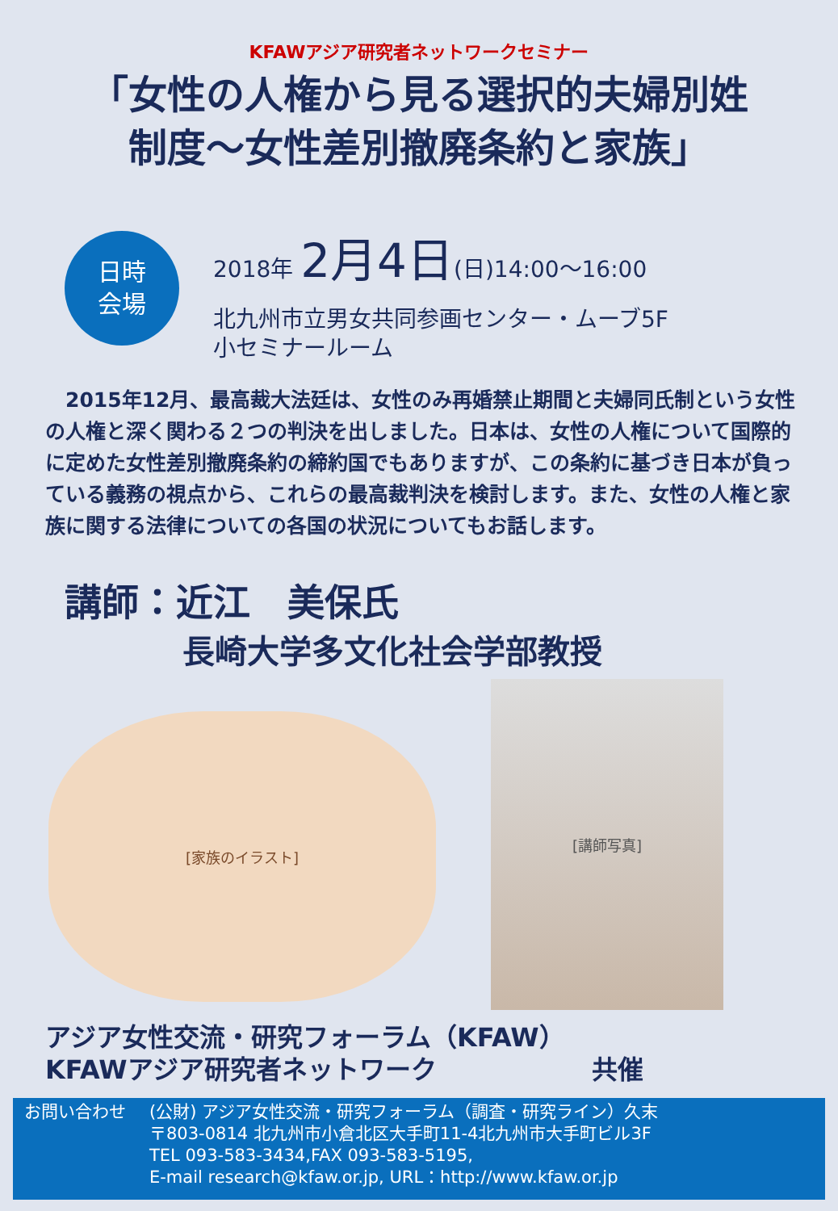KFAWアジア研究者ネットワークセミナー
「女性の人権から見る選択的夫婦別姓
制度～女性差別撤廃条約と家族」
日時
会場
2018年 2月4日(日)14:00～16:00
北九州市立男女共同参画センター・ムーブ5F
小セミナールーム
　2015年12月、最高裁大法廷は、女性のみ再婚禁止期間と夫婦同氏制という女性の人権と深く関わる２つの判決を出しました。日本は、女性の人権について国際的に定めた女性差別撤廃条約の締約国でもありますが、この条約に基づき日本が負っている義務の視点から、これらの最高裁判決を検討します。また、女性の人権と家族に関する法律についての各国の状況についてもお話します。
講師：近江　美保氏
長崎大学多文化社会学部教授
[家族のイラスト]
[講師写真]
アジア女性交流・研究フォーラム（KFAW）
KFAWアジア研究者ネットワーク　　　　　　共催
お問い合わせ (公財) アジア女性交流・研究フォーラム（調査・研究ライン）久末
〒803-0814 北九州市小倉北区大手町11-4北九州市大手町ビル3F
TEL 093-583-3434,FAX 093-583-5195,
E-mail research@kfaw.or.jp, URL：http://www.kfaw.or.jp